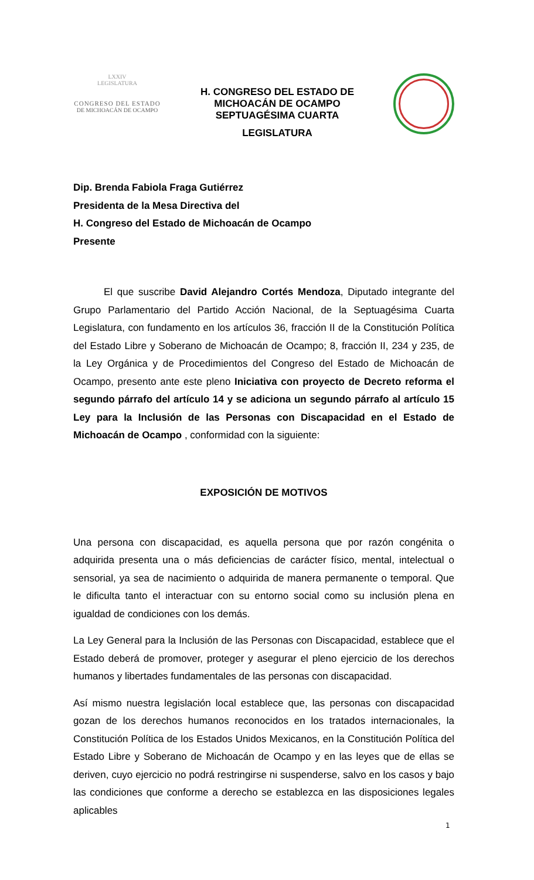LXXIV
LEGISLATURA
CONGRESO DEL ESTADO
DE MICHOACÁN DE OCAMPO
H. CONGRESO DEL ESTADO DE
MICHOACÁN DE OCAMPO
SEPTUAGÉSIMA CUARTA
LEGISLATURA
Dip. Brenda Fabiola Fraga Gutiérrez
Presidenta de la Mesa Directiva del
H. Congreso del Estado de Michoacán de Ocampo
Presente
El que suscribe David Alejandro Cortés Mendoza, Diputado integrante del Grupo Parlamentario del Partido Acción Nacional, de la Septuagésima Cuarta Legislatura, con fundamento en los artículos 36, fracción II de la Constitución Política del Estado Libre y Soberano de Michoacán de Ocampo; 8, fracción II, 234 y 235, de la Ley Orgánica y de Procedimientos del Congreso del Estado de Michoacán de Ocampo, presento ante este pleno Iniciativa con proyecto de Decreto reforma el segundo párrafo del artículo 14 y se adiciona un segundo párrafo al artículo 15 Ley para la Inclusión de las Personas con Discapacidad en el Estado de Michoacán de Ocampo , conformidad con la siguiente:
EXPOSICIÓN DE MOTIVOS
Una persona con discapacidad, es aquella persona que por razón congénita o adquirida presenta una o más deficiencias de carácter físico, mental, intelectual o sensorial, ya sea de nacimiento o adquirida de manera permanente o temporal. Que le dificulta tanto el interactuar con su entorno social como su inclusión plena en igualdad de condiciones con los demás.
La Ley General para la Inclusión de las Personas con Discapacidad, establece que el Estado deberá de promover, proteger y asegurar el pleno ejercicio de los derechos humanos y libertades fundamentales de las personas con discapacidad.
Así mismo nuestra legislación local establece que, las personas con discapacidad gozan de los derechos humanos reconocidos en los tratados internacionales, la Constitución Política de los Estados Unidos Mexicanos, en la Constitución Política del Estado Libre y Soberano de Michoacán de Ocampo y en las leyes que de ellas se deriven, cuyo ejercicio no podrá restringirse ni suspenderse, salvo en los casos y bajo las condiciones que conforme a derecho se establezca en las disposiciones legales aplicables
1